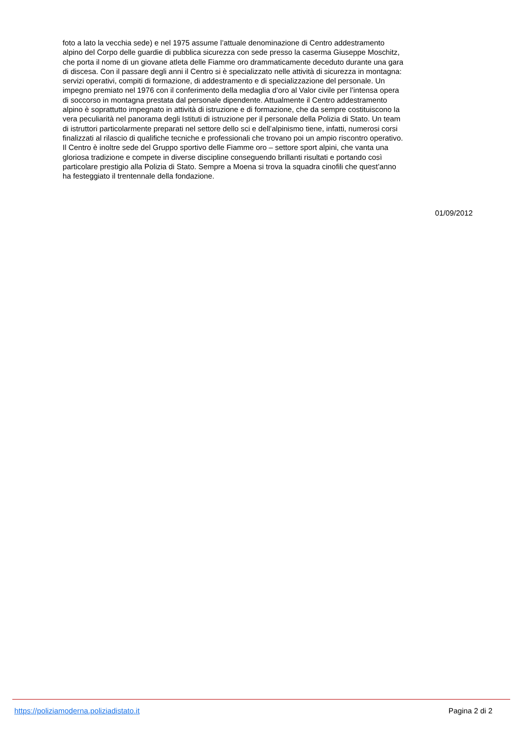foto a lato la vecchia sede) e nel 1975 assume l’attuale denominazione di Centro addestramento
alpino del Corpo delle guardie di pubblica sicurezza con sede presso la caserma Giuseppe Moschitz,
che porta il nome di un giovane atleta delle Fiamme oro drammaticamente deceduto durante una gara
di discesa. Con il passare degli anni il Centro si è specializzato nelle attività di sicurezza in montagna:
servizi operativi, compiti di formazione, di addestramento e di specializzazione del personale. Un
impegno premiato nel 1976 con il conferimento della medaglia d’oro al Valor civile per l’intensa opera
di soccorso in montagna prestata dal personale dipendente. Attualmente il Centro addestramento
alpino è soprattutto impegnato in attività di istruzione e di formazione, che da sempre costituiscono la
vera peculiarità nel panorama degli Istituti di istruzione per il personale della Polizia di Stato. Un team
di istruttori particolarmente preparati nel settore dello sci e dell’alpinismo tiene, infatti, numerosi corsi
finalizzati al rilascio di qualifiche tecniche e professionali che trovano poi un ampio riscontro operativo.
Il Centro è inoltre sede del Gruppo sportivo delle Fiamme oro – settore sport alpini, che vanta una
gloriosa tradizione e compete in diverse discipline conseguendo brillanti risultati e portando così
particolare prestigio alla Polizia di Stato. Sempre a Moena si trova la squadra cinofili che quest’anno
ha festeggiato il trentennale della fondazione.
01/09/2012
https://poliziamoderna.poliziadistato.it Pagina 2 di 2